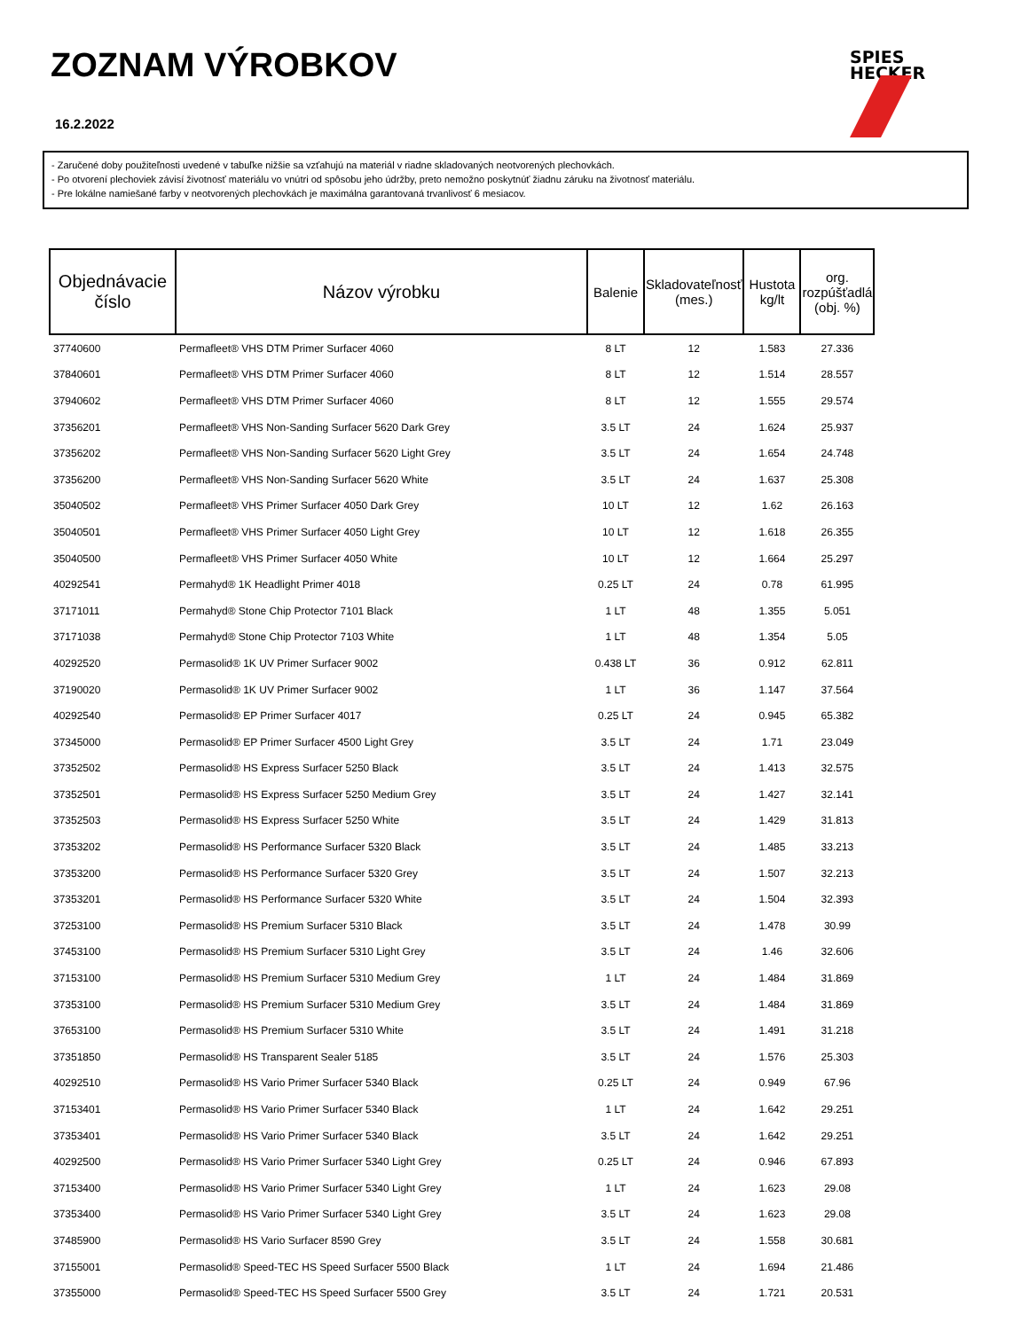ZOZNAM VÝROBKOV
16.2.2022
SPIES
HECKER
- Zaručené doby použiteľnosti uvedené v tabuľke nižšie sa vzťahujú na materiál v riadne skladovaných neotvorených plechovkách.
- Po otvorení plechoviek závisí životnosť materiálu vo vnútri od spôsobu jeho údržby, preto nemožno poskytnúť žiadnu záruku na životnosť materiálu.
- Pre lokálne namiešané farby v neotvorených plechovkách je maximálna garantovaná trvanlivosť 6 mesiacov.
| Objednávacie číslo | Názov výrobku | Balenie | Skladovateľnosť (mes.) | Hustota kg/lt | org. rozpúšťadlá (obj. %) |
| --- | --- | --- | --- | --- | --- |
| 37740600 | Permafleet® VHS DTM Primer Surfacer 4060 | 8 LT | 12 | 1.583 | 27.336 |
| 37840601 | Permafleet® VHS DTM Primer Surfacer 4060 | 8 LT | 12 | 1.514 | 28.557 |
| 37940602 | Permafleet® VHS DTM Primer Surfacer 4060 | 8 LT | 12 | 1.555 | 29.574 |
| 37356201 | Permafleet® VHS Non-Sanding Surfacer 5620 Dark Grey | 3.5 LT | 24 | 1.624 | 25.937 |
| 37356202 | Permafleet® VHS Non-Sanding Surfacer 5620 Light Grey | 3.5 LT | 24 | 1.654 | 24.748 |
| 37356200 | Permafleet® VHS Non-Sanding Surfacer 5620 White | 3.5 LT | 24 | 1.637 | 25.308 |
| 35040502 | Permafleet® VHS Primer Surfacer 4050 Dark Grey | 10 LT | 12 | 1.62 | 26.163 |
| 35040501 | Permafleet® VHS Primer Surfacer 4050 Light Grey | 10 LT | 12 | 1.618 | 26.355 |
| 35040500 | Permafleet® VHS Primer Surfacer 4050 White | 10 LT | 12 | 1.664 | 25.297 |
| 40292541 | Permahyd® 1K Headlight Primer 4018 | 0.25 LT | 24 | 0.78 | 61.995 |
| 37171011 | Permahyd® Stone Chip Protector 7101 Black | 1 LT | 48 | 1.355 | 5.051 |
| 37171038 | Permahyd® Stone Chip Protector 7103 White | 1 LT | 48 | 1.354 | 5.05 |
| 40292520 | Permasolid® 1K UV Primer Surfacer 9002 | 0.438 LT | 36 | 0.912 | 62.811 |
| 37190020 | Permasolid® 1K UV Primer Surfacer 9002 | 1 LT | 36 | 1.147 | 37.564 |
| 40292540 | Permasolid® EP Primer Surfacer 4017 | 0.25 LT | 24 | 0.945 | 65.382 |
| 37345000 | Permasolid® EP Primer Surfacer 4500 Light Grey | 3.5 LT | 24 | 1.71 | 23.049 |
| 37352502 | Permasolid® HS Express Surfacer 5250 Black | 3.5 LT | 24 | 1.413 | 32.575 |
| 37352501 | Permasolid® HS Express Surfacer 5250 Medium Grey | 3.5 LT | 24 | 1.427 | 32.141 |
| 37352503 | Permasolid® HS Express Surfacer 5250 White | 3.5 LT | 24 | 1.429 | 31.813 |
| 37353202 | Permasolid® HS Performance Surfacer 5320 Black | 3.5 LT | 24 | 1.485 | 33.213 |
| 37353200 | Permasolid® HS Performance Surfacer 5320 Grey | 3.5 LT | 24 | 1.507 | 32.213 |
| 37353201 | Permasolid® HS Performance Surfacer 5320 White | 3.5 LT | 24 | 1.504 | 32.393 |
| 37253100 | Permasolid® HS Premium Surfacer 5310 Black | 3.5 LT | 24 | 1.478 | 30.99 |
| 37453100 | Permasolid® HS Premium Surfacer 5310 Light Grey | 3.5 LT | 24 | 1.46 | 32.606 |
| 37153100 | Permasolid® HS Premium Surfacer 5310 Medium Grey | 1 LT | 24 | 1.484 | 31.869 |
| 37353100 | Permasolid® HS Premium Surfacer 5310 Medium Grey | 3.5 LT | 24 | 1.484 | 31.869 |
| 37653100 | Permasolid® HS Premium Surfacer 5310 White | 3.5 LT | 24 | 1.491 | 31.218 |
| 37351850 | Permasolid® HS Transparent Sealer 5185 | 3.5 LT | 24 | 1.576 | 25.303 |
| 40292510 | Permasolid® HS Vario Primer Surfacer 5340 Black | 0.25 LT | 24 | 0.949 | 67.96 |
| 37153401 | Permasolid® HS Vario Primer Surfacer 5340 Black | 1 LT | 24 | 1.642 | 29.251 |
| 37353401 | Permasolid® HS Vario Primer Surfacer 5340 Black | 3.5 LT | 24 | 1.642 | 29.251 |
| 40292500 | Permasolid® HS Vario Primer Surfacer 5340 Light Grey | 0.25 LT | 24 | 0.946 | 67.893 |
| 37153400 | Permasolid® HS Vario Primer Surfacer 5340 Light Grey | 1 LT | 24 | 1.623 | 29.08 |
| 37353400 | Permasolid® HS Vario Primer Surfacer 5340 Light Grey | 3.5 LT | 24 | 1.623 | 29.08 |
| 37485900 | Permasolid® HS Vario Surfacer 8590 Grey | 3.5 LT | 24 | 1.558 | 30.681 |
| 37155001 | Permasolid® Speed-TEC HS Speed Surfacer 5500 Black | 1 LT | 24 | 1.694 | 21.486 |
| 37355000 | Permasolid® Speed-TEC HS Speed Surfacer 5500 Grey | 3.5 LT | 24 | 1.721 | 20.531 |